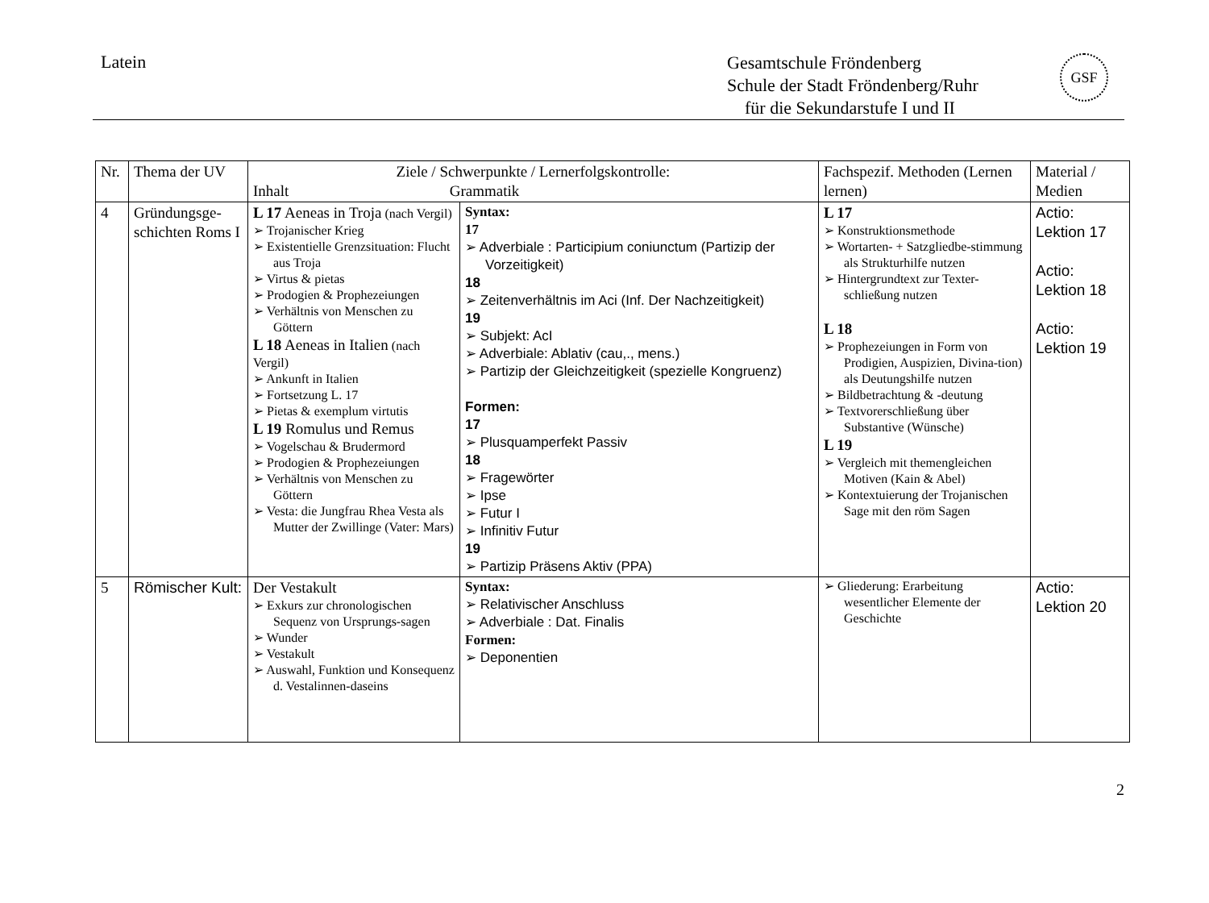Latein
Gesamtschule Fröndenberg
Schule der Stadt Fröndenberg/Ruhr
für die Sekundarstufe I und II
GSF
| Nr. | Thema der UV | Ziele / Schwerpunkte / Lernerfolgskontrolle: Inhalt Grammatik | | Fachspezif. Methoden (Lernen lernen) | Material / Medien |
| --- | --- | --- | --- | --- | --- |
| 4 | Gründungsge-schichten Roms I | L 17 Aeneas in Troja (nach Vergil) Trojanischer Krieg Existentielle Grenzsituation: Flucht aus Troja Virtus & pietas Prodogien & Prophezeiungen Verhältnis von Menschen zu Göttern L 18 Aeneas in Italien (nach Vergil) Ankunft in Italien Fortsetzung L. 17 Pietas & exemplum virtutis L 19 Romulus und Remus Vogelschau & Brudermord Prodogien & Prophezeiungen Verhältnis von Menschen zu Göttern Vesta: die Jungfrau Rhea Vesta als Mutter der Zwillinge (Vater: Mars) | Syntax: 17 Adverbiale : Participium coniunctum (Partizip der Vorzeitigkeit) 18 Zeitenverhältnis im Aci (Inf. Der Nachzeitigkeit) 19 Subjekt: AcI Adverbiale: Ablativ (cau,., mens.) Partizip der Gleichzeitigkeit (spezielle Kongruenz) Formen: 17 Plusquamperfekt Passiv 18 Fragewörter Ipse Futur I Infinitiv Futur 19 Partizip Präsens Aktiv (PPA) | L 17 Konstruktionsmethode Wortarten- + Satzgliedbe-stimmung als Strukturhilfe nutzen Hintergrundtext zur Texter-schließung nutzen L 18 Prophezeiungen in Form von Prodigien, Auspizien, Divina-tion) als Deutungshilfe nutzen Bildbetrachtung & -deutung Textvorerschließung über Substantive (Wünsche) L 19 Vergleich mit themengleichen Motiven (Kain & Abel) Kontextuierung der Trojanischen Sage mit den röm Sagen | Actio: Lektion 17 Actio: Lektion 18 Actio: Lektion 19 |
| 5 | Römischer Kult: | Der Vestakult Exkurs zur chronologischen Sequenz von Ursprungs-sagen Wunder Vestakult Auswahl, Funktion und Konsequenz d. Vestalinnen-daseins | Syntax: Relativischer Anschluss Adverbiale : Dat. Finalis Formen: Deponentien | Gliederung: Erarbeitung wesentlicher Elemente der Geschichte | Actio: Lektion 20 |
2